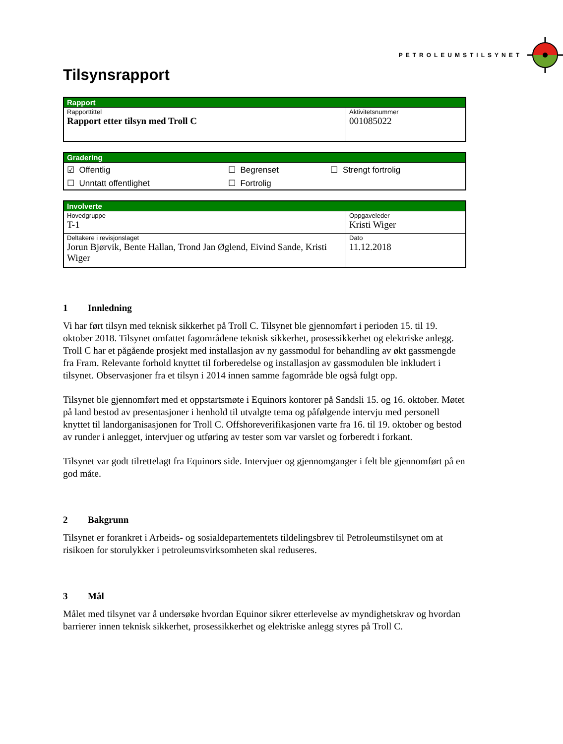PETROLEUMSTILSYNET
Tilsynsrapport
| Rapport | |
| --- | --- |
| Rapporttittel Rapport etter tilsyn med Troll C | Aktivitetsnummer 001085022 |
| Gradering | | |
| --- | --- | --- |
| ☑ Offentlig | ☐ Begrenset | ☐ Strengt fortrolig |
| ☐ Unntatt offentlighet | ☐ Fortrolig | |
| Involverte | |
| --- | --- |
| Hovedgruppe T-1 | Oppgaveleder Kristi Wiger |
| Deltakere i revisjonslaget Jorun Bjørvik, Bente Hallan, Trond Jan Øglend, Eivind Sande, Kristi Wiger | Dato 11.12.2018 |
1 Innledning
Vi har ført tilsyn med teknisk sikkerhet på Troll C. Tilsynet ble gjennomført i perioden 15. til 19. oktober 2018. Tilsynet omfattet fagområdene teknisk sikkerhet, prosessikkerhet og elektriske anlegg. Troll C har et pågående prosjekt med installasjon av ny gassmodul for behandling av økt gassmengde fra Fram. Relevante forhold knyttet til forberedelse og installasjon av gassmodulen ble inkludert i tilsynet. Observasjoner fra et tilsyn i 2014 innen samme fagområde ble også fulgt opp.
Tilsynet ble gjennomført med et oppstartsmøte i Equinors kontorer på Sandsli 15. og 16. oktober. Møtet på land bestod av presentasjoner i henhold til utvalgte tema og påfølgende intervju med personell knyttet til landorganisasjonen for Troll C. Offshoreverifikasjonen varte fra 16. til 19. oktober og bestod av runder i anlegget, intervjuer og utføring av tester som var varslet og forberedt i forkant.
Tilsynet var godt tilrettelagt fra Equinors side. Intervjuer og gjennomganger i felt ble gjennomført på en god måte.
2 Bakgrunn
Tilsynet er forankret i Arbeids- og sosialdepartementets tildelingsbrev til Petroleumstilsynet om at risikoen for storulykker i petroleumsvirksomheten skal reduseres.
3 Mål
Målet med tilsynet var å undersøke hvordan Equinor sikrer etterlevelse av myndighetskrav og hvordan barrierer innen teknisk sikkerhet, prosessikkerhet og elektriske anlegg styres på Troll C.